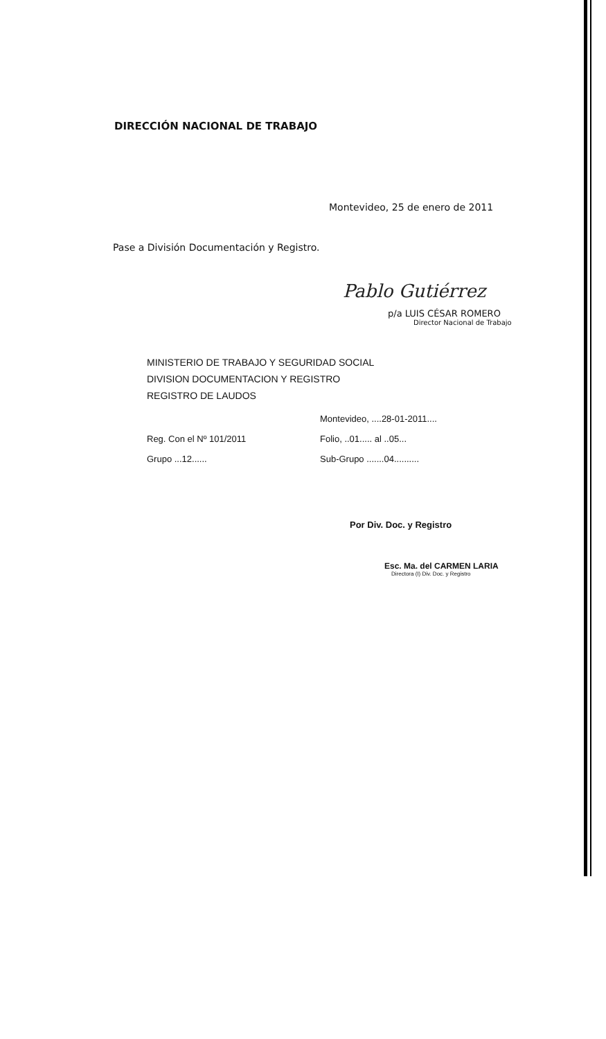DIRECCIÓN NACIONAL DE TRABAJO
Montevideo, 25 de enero de 2011
Pase a División Documentación y Registro.
Pablo Gutiérrez
p/a LUIS CÉSAR ROMERO
Director Nacional de Trabajo
MINISTERIO DE TRABAJO Y SEGURIDAD SOCIAL
DIVISION DOCUMENTACION Y REGISTRO
REGISTRO DE LAUDOS
Montevideo, ....28-01-2011....
Reg. Con el Nº 101/2011 Folio, ..01..... al ..05...
Grupo ...12...... Sub-Grupo .......04..........
Por Div. Doc. y Registro
Esc. Ma. del CARMEN LARIA
Directora (I) Div. Doc. y Registro